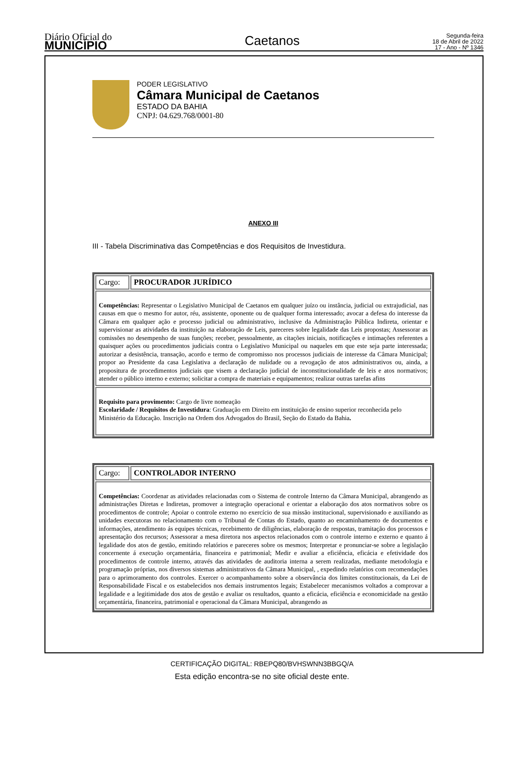Diário Oficial do
MUNICÍPIO
Caetanos
Segunda-feira
18 de Abril de 2022
17 - Ano - Nº 1346
PODER LEGISLATIVO
Câmara Municipal de Caetanos
ESTADO DA BAHIA
CNPJ: 04.629.768/0001-80
ANEXO III
III - Tabela Discriminativa das Competências e dos Requisitos de Investidura.
| Cargo: | PROCURADOR JURÍDICO |
| Competências: Representar o Legislativo Municipal de Caetanos em qualquer juízo ou instância, judicial ou extrajudicial, nas causas em que o mesmo for autor, réu, assistente, oponente ou de qualquer forma interessado; avocar a defesa do interesse da Câmara em qualquer ação e processo judicial ou administrativo, inclusive da Administração Pública Indireta, orientar e supervisionar as atividades da instituição na elaboração de Leis, pareceres sobre legalidade das Leis propostas; Assessorar as comissões no desempenho de suas funções; receber, pessoalmente, as citações iniciais, notificações e intimações referentes a quaisquer ações ou procedimentos judiciais contra o Legislativo Municipal ou naqueles em que este seja parte interessada; autorizar a desistência, transação, acordo e termo de compromisso nos processos judiciais de interesse da Câmara Municipal; propor ao Presidente da casa Legislativa a declaração de nulidade ou a revogação de atos administrativos ou, ainda, a propositura de procedimentos judiciais que visem a declaração judicial de inconstitucionalidade de leis e atos normativos; atender o público interno e externo; solicitar a compra de materiais e equipamentos; realizar outras tarefas afins | |
| Requisito para provimento: Cargo de livre nomeação Escolaridade / Requisitos de Investidura : Graduação em Direito em instituição de ensino superior reconhecida pelo Ministério da Educação. Inscrição na Ordem dos Advogados do Brasil, Seção do Estado da Bahia . | |
| Cargo: | CONTROLADOR INTERNO |
| Competências: Coordenar as atividades relacionadas com o Sistema de controle Interno da Câmara Municipal, abrangendo as administrações Diretas e Indiretas, promover a integração operacional e orientar a elaboração dos atos normativos sobre os procedimentos de controle; Apoiar o controle externo no exercício de sua missão institucional, supervisionado e auxiliando as unidades executoras no relacionamento com o Tribunal de Contas do Estado, quanto ao encaminhamento de documentos e informações, atendimento ás equipes técnicas, recebimento de diligências, elaboração de respostas, tramitação dos processos e apresentação dos recursos; Assessorar a mesa diretora nos aspectos relacionados com o controle interno e externo e quanto á legalidade dos atos de gestão, emitindo relatórios e pareceres sobre os mesmos; Interpretar e pronunciar-se sobre a legislação concernente á execução orçamentária, financeira e patrimonial; Medir e avaliar a eficiência, eficácia e efetividade dos procedimentos de controle interno, através das atividades de auditoria interna a serem realizadas, mediante metodologia e programação próprias, nos diversos sistemas administrativos da Câmara Municipal, , expedindo relatórios com recomendações para o aprimoramento dos controles. Exercer o acompanhamento sobre a observância dos limites constitucionais, da Lei de Responsabilidade Fiscal e os estabelecidos nos demais instrumentos legais; Estabelecer mecanismos voltados a comprovar a legalidade e a legitimidade dos atos de gestão e avaliar os resultados, quanto a eficácia, eficiência e economicidade na gestão orçamentária, financeira, patrimonial e operacional da Câmara Municipal, abrangendo as | |
CERTIFICAÇÃO DIGITAL: RBEPQ80/BVHSWNN3BBGQ/A
Esta edição encontra-se no site oficial deste ente.